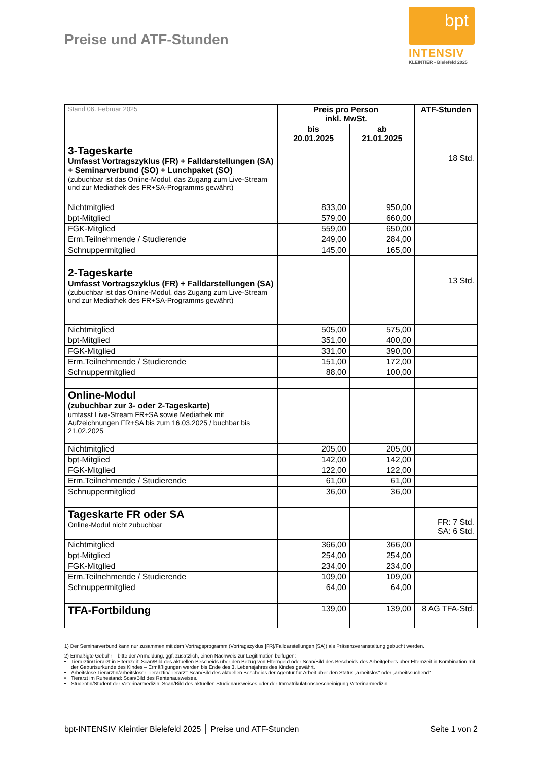Preise und ATF-Stunden
bpt
INTENSIV
KLEINTIER • Bielefeld 2025
| Stand 06. Februar 2025 | Preis pro Person inkl. MwSt. | | ATF-Stunden |
| | bis 20.01.2025 | ab 21.01.2025 | |
| 3-Tageskarte Umfasst Vortragszyklus (FR) + Falldarstellungen (SA) + Seminarverbund (SO) + Lunchpaket (SO) (zubuchbar ist das Online-Modul, das Zugang zum Live-Stream und zur Mediathek des FR+SA-Programms gewährt) | | | 18 Std. |
| Nichtmitglied | 833,00 | 950,00 | |
| bpt-Mitglied | 579,00 | 660,00 | |
| FGK-Mitglied | 559,00 | 650,00 | |
| Erm.Teilnehmende / Studierende | 249,00 | 284,00 | |
| Schnuppermitglied | 145,00 | 165,00 | |
| 2-Tageskarte Umfasst Vortragszyklus (FR) + Falldarstellungen (SA) (zubuchbar ist das Online-Modul, das Zugang zum Live-Stream und zur Mediathek des FR+SA-Programms gewährt) | | | 13 Std. |
| Nichtmitglied | 505,00 | 575,00 | |
| bpt-Mitglied | 351,00 | 400,00 | |
| FGK-Mitglied | 331,00 | 390,00 | |
| Erm.Teilnehmende / Studierende | 151,00 | 172,00 | |
| Schnuppermitglied | 88,00 | 100,00 | |
| Online-Modul (zubuchbar zur 3- oder 2-Tageskarte) umfasst Live-Stream FR+SA sowie Mediathek mit Aufzeichnungen FR+SA bis zum 16.03.2025 / buchbar bis 21.02.2025 | | | |
| Nichtmitglied | 205,00 | 205,00 | |
| bpt-Mitglied | 142,00 | 142,00 | |
| FGK-Mitglied | 122,00 | 122,00 | |
| Erm.Teilnehmende / Studierende | 61,00 | 61,00 | |
| Schnuppermitglied | 36,00 | 36,00 | |
| Tageskarte FR oder SA Online-Modul nicht zubuchbar | | | FR: 7 Std. SA: 6 Std. |
| Nichtmitglied | 366,00 | 366,00 | |
| bpt-Mitglied | 254,00 | 254,00 | |
| FGK-Mitglied | 234,00 | 234,00 | |
| Erm.Teilnehmende / Studierende | 109,00 | 109,00 | |
| Schnuppermitglied | 64,00 | 64,00 | |
| TFA-Fortbildung | 139,00 | 139,00 | 8 AG TFA-Std. |
1) Der Seminarverbund kann nur zusammen mit dem Vortragsprogramm (Vortragszyklus [FR]/Falldarstellungen [SA]) als Präsenzveranstaltung gebucht werden.
2) Ermäßigte Gebühr – bitte der Anmeldung, ggf. zusätzlich, einen Nachweis zur Legitimation beifügen:
Tierärztin/Tierarzt in Elternzeit: Scan/Bild des aktuellen Bescheids über den Bezug von Elterngeld oder Scan/Bild des Bescheids des Arbeitgebers über Elternzeit in Kombination mit der Geburtsurkunde des Kindes – Ermäßigungen werden bis Ende des 3. Lebensjahres des Kindes gewährt.
Arbeitslose Tierärztin/arbeitsloser Tierärztin/Tierarzt: Scan/Bild des aktuellen Bescheids der Agentur für Arbeit über den Status „arbeitslos“ oder „arbeitssuchend“.
Tierarzt im Ruhestand: Scan/Bild des Rentenausweises.
Studentin/Student der Veterinärmedizin: Scan/Bild des aktuellen Studienausweises oder der Immatrikulationsbescheinigung Veterinärmedizin.
bpt-INTENSIV Kleintier Bielefeld 2025 │ Preise und ATF-Stunden Seite 1 von 2